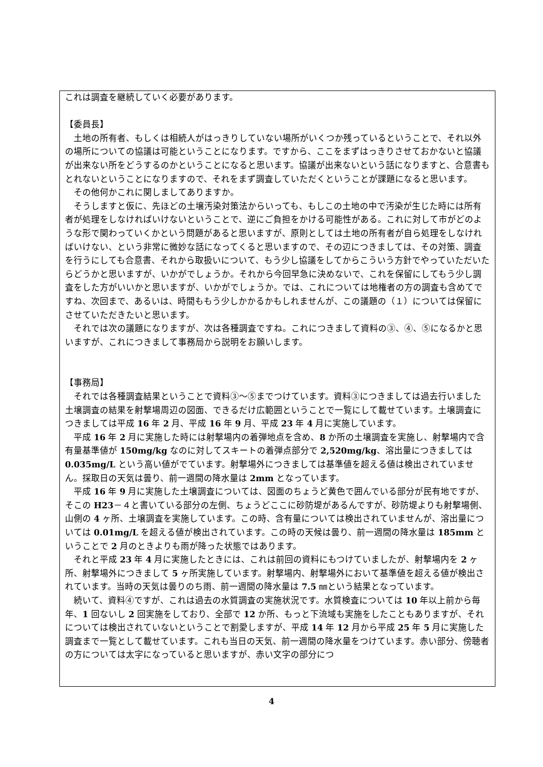これは調査を継続していく必要があります。
【委員長】
　土地の所有者、もしくは相続人がはっきりしていない場所がいくつか残っているということで、それ以外の場所についての協議は可能ということになります。ですから、ここをまずはっきりさせておかないと協議が出来ない所をどうするのかということになると思います。協議が出来ないという話になりますと、合意書もとれないということになりますので、それをまず調査していただくということが課題になると思います。
　その他何かこれに関しましてありますか。
　そうしますと仮に、先ほどの土壌汚染対策法からいっても、もしこの土地の中で汚染が生じた時には所有者が処理をしなければいけないということで、逆にご負担をかける可能性がある。これに対して市がどのような形で関わっていくかという問題があると思いますが、原則としては土地の所有者が自ら処理をしなければいけない、という非常に微妙な話になってくると思いますので、その辺につきましては、その対策、調査を行うにしても合意書、それから取扱いについて、もう少し協議をしてからこういう方針でやっていただいたらどうかと思いますが、いかがでしょうか。それから今回早急に決めないで、これを保留にしてもう少し調査をした方がいいかと思いますが、いかがでしょうか。では、これについては地権者の方の調査も含めてですね、次回まで、あるいは、時間ももう少しかかるかもしれませんが、この議題の（１）については保留にさせていただきたいと思います。
　それでは次の議題になりますが、次は各種調査ですね。これにつきまして資料の③、④、⑤になるかと思いますが、これにつきまして事務局から説明をお願いします。
【事務局】
　それでは各種調査結果ということで資料③～⑤までつけています。資料③につきましては過去行いました土壌調査の結果を射撃場周辺の図面、できるだけ広範囲ということで一覧にして載せています。土壌調査につきましては平成 16 年 2 月、平成 16 年 9 月、平成 23 年 4 月に実施しています。
　平成 16 年 2 月に実施した時には射撃場内の着弾地点を含め、8 か所の土壌調査を実施し、射撃場内で含有量基準値が 150mg/kg なのに対してスキートの着弾点部分で 2,520mg/kg、溶出量につきましては 0.035mg/L という高い値がでています。射撃場外につきましては基準値を超える値は検出されていません。採取日の天気は曇り、前一週間の降水量は 2mm となっています。
　平成 16 年 9 月に実施した土壌調査については、図面のちょうど黄色で囲んでいる部分が民有地ですが、そこの H23－４と書いている部分の左側、ちょうどここに砂防堤があるんですが、砂防堤よりも射撃場側、山側の 4 ヶ所、土壌調査を実施しています。この時、含有量については検出されていませんが、溶出量については 0.01mg/L を超える値が検出されています。この時の天候は曇り、前一週間の降水量は 185mm ということで 2 月のときよりも雨が降った状態ではあります。
　それと平成 23 年 4 月に実施したときには、これは前回の資料にもつけていましたが、射撃場内を 2 ヶ所、射撃場外につきまして 5 ヶ所実施しています。射撃場内、射撃場外において基準値を超える値が検出されています。当時の天気は曇りのち雨、前一週間の降水量は 7.5 ㎜という結果となっています。
　続いて、資料④ですが、これは過去の水質調査の実施状況です。水質検査については 10 年以上前から毎年、1 回ないし 2 回実施をしており、全部で 12 か所、もっと下流域も実施をしたこともありますが、それについては検出されていないということで割愛しますが、平成 14 年 12 月から平成 25 年 5 月に実施した調査まで一覧として載せています。これも当日の天気、前一週間の降水量をつけています。赤い部分、傍聴者の方については太字になっていると思いますが、赤い文字の部分につ
4